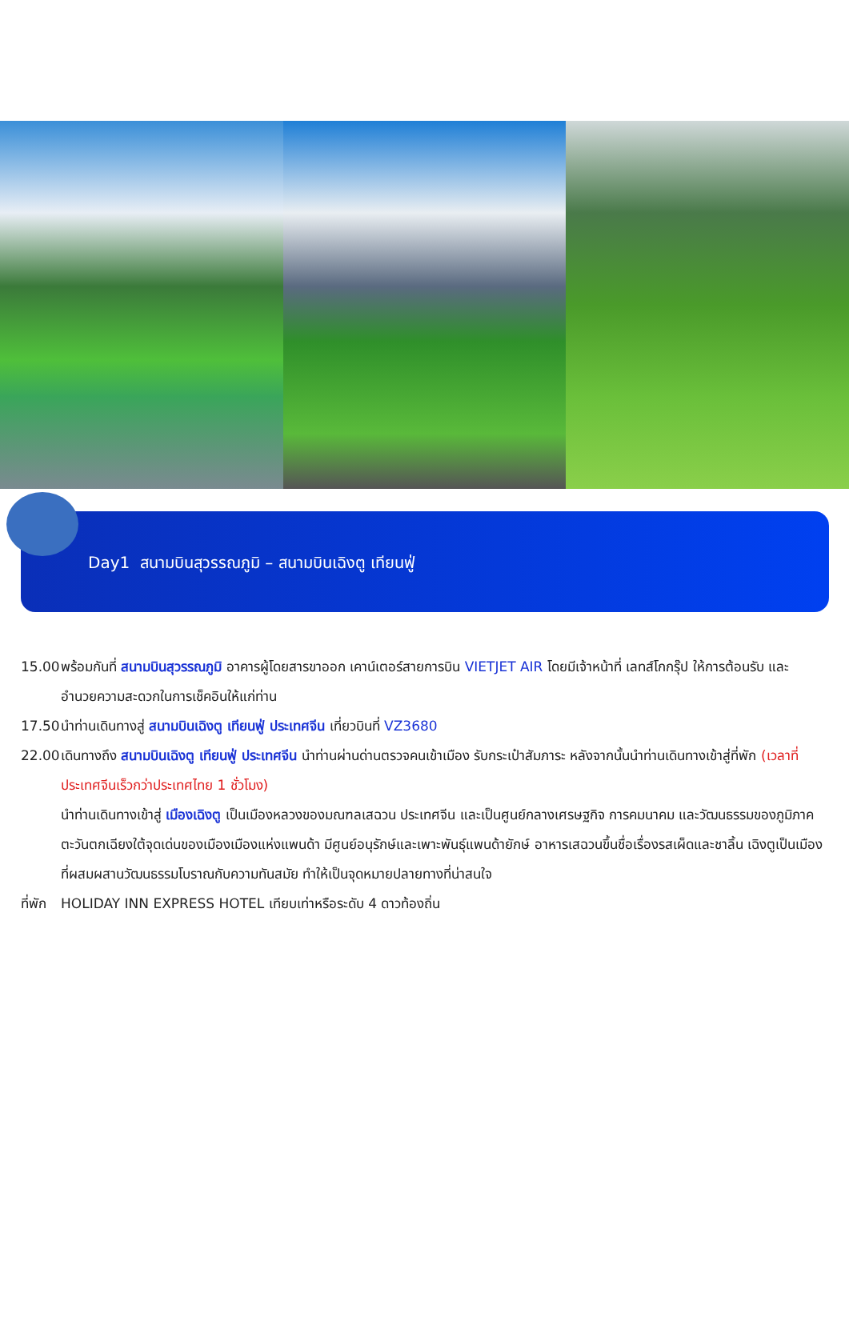Day1 สนามบินสุวรรณภูมิ – สนามบินเฉิงตู เทียนฟู่
15.00 พร้อมกันที่ สนามบินสุวรรณภูมิ อาคารผู้โดยสารขาออก เคาน์เตอร์สายการบิน VIETJET AIR โดยมีเจ้าหน้าที่ เลทส์โกกรุ๊ป ให้การต้อนรับ และ อำนวยความสะดวกในการเช็คอินให้แก่ท่าน
17.50 นำท่านเดินทางสู่ สนามบินเฉิงตู เทียนฟู่ ประเทศจีน เที่ยวบินที่ VZ3680
22.00 เดินทางถึง สนามบินเฉิงตู เทียนฟู่ ประเทศจีน นำท่านผ่านด่านตรวจคนเข้าเมือง รับกระเป๋าสัมภาระ หลังจากนั้นนำท่านเดินทางเข้าสู่ที่พัก (เวลาที่ประเทศจีนเร็วกว่าประเทศไทย 1 ชั่วโมง)
นำท่านเดินทางเข้าสู่ เมืองเฉิงตู เป็นเมืองหลวงของมณฑลเสฉวน ประเทศจีน และเป็นศูนย์กลางเศรษฐกิจ การคมนาคม และวัฒนธรรมของภูมิภาคตะวันตกเฉียงใต้จุดเด่นของเมืองเมืองแห่งแพนด้า มีศูนย์อนุรักษ์และเพาะพันธุ์แพนด้ายักษ์ อาหารเสฉวนขึ้นชื่อเรื่องรสเผ็ดและชาลิ้น เฉิงตูเป็นเมืองที่ผสมผสานวัฒนธรรมโบราณกับความทันสมัย ทำให้เป็นจุดหมายปลายทางที่น่าสนใจ
ที่พัก HOLIDAY INN EXPRESS HOTEL เทียบเท่าหรือระดับ 4 ดาวท้องถิ่น